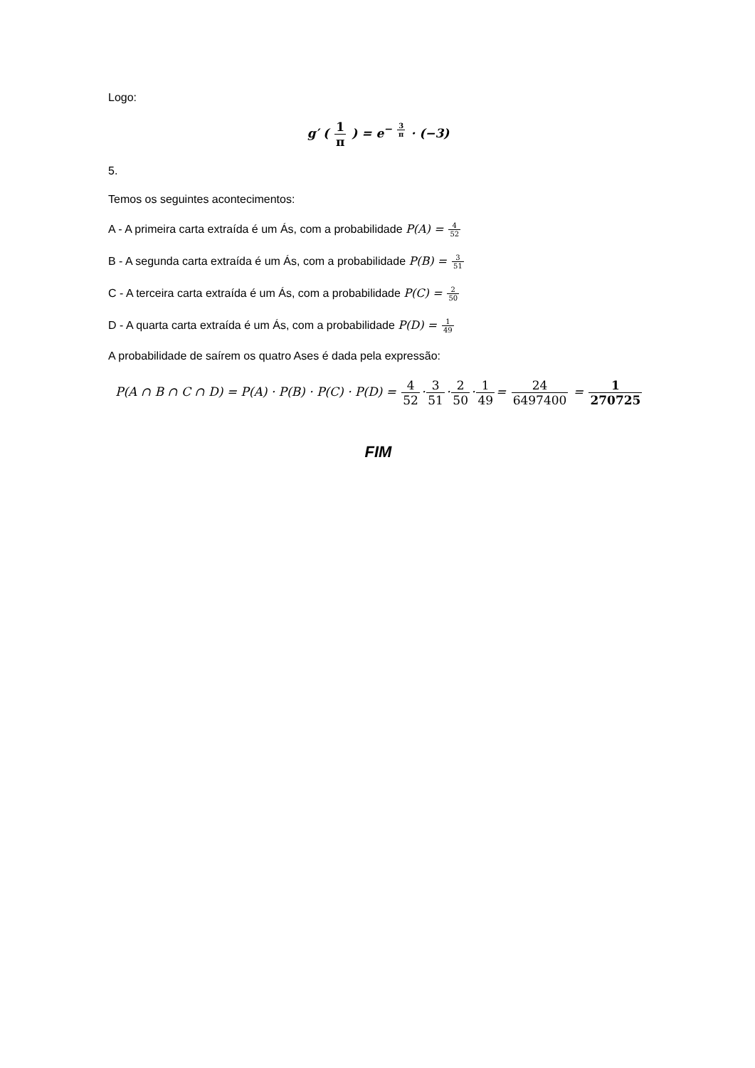Logo:
g′ ( 1 π ) = e<sup>− 3 π</sup> · (−3)
5.
Temos os seguintes acontecimentos:
A - A primeira carta extraída é um Ás, com a probabilidade P(A) = 4 52
B - A segunda carta extraída é um Ás, com a probabilidade P(B) = 3 51
C - A terceira carta extraída é um Ás, com a probabilidade P(C) = 2 50
D - A quarta carta extraída é um Ás, com a probabilidade P(D) = 1 49
A probabilidade de saírem os quatro Ases é dada pela expressão:
P(A ∩ B ∩ C ∩ D) = P(A) · P(B) · P(C) · P(D) = 4 52·3 51·2 50·1 49= 24 6497400 = 1 270725
FIM